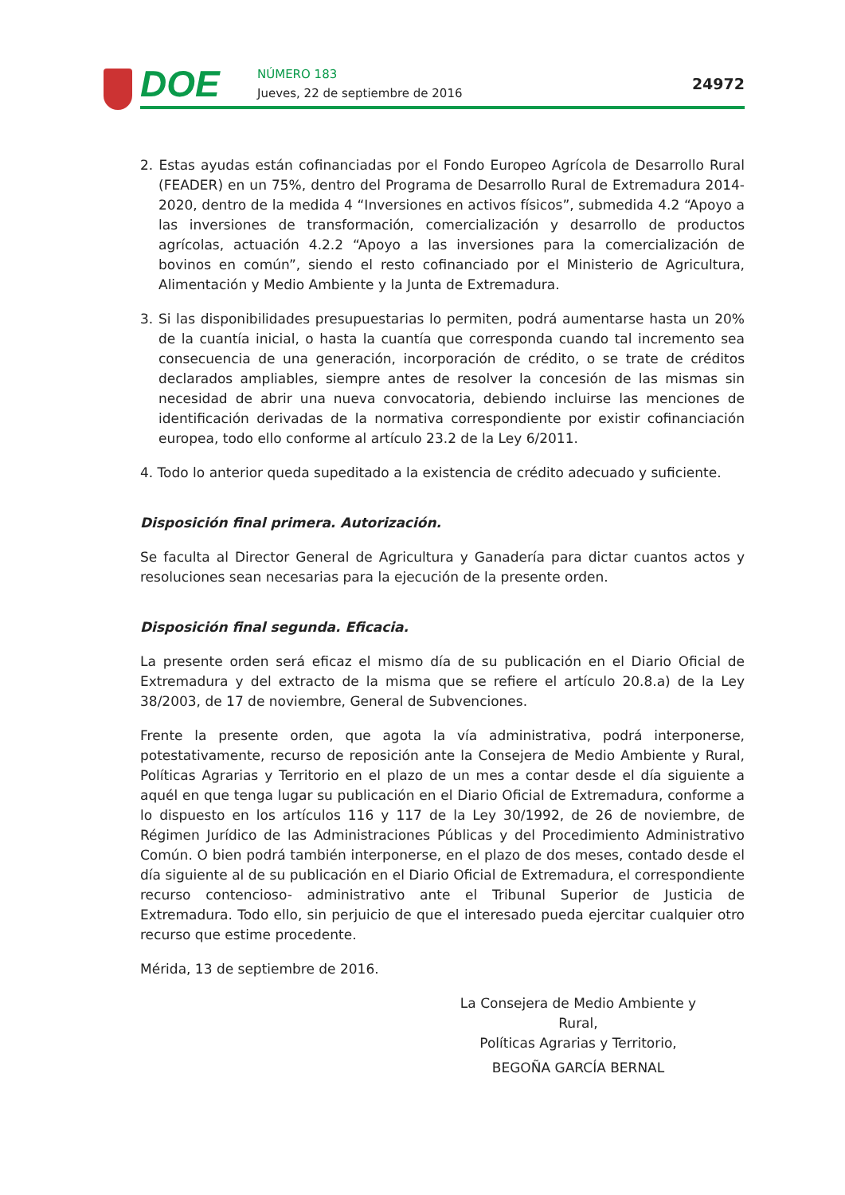DOE NÚMERO 183
Jueves, 22 de septiembre de 2016
24972
2. Estas ayudas están cofinanciadas por el Fondo Europeo Agrícola de Desarrollo Rural (FEADER) en un 75%, dentro del Programa de Desarrollo Rural de Extremadura 2014-2020, dentro de la medida 4 “Inversiones en activos físicos”, submedida 4.2 “Apoyo a las inversiones de transformación, comercialización y desarrollo de productos agrícolas, actuación 4.2.2 “Apoyo a las inversiones para la comercialización de bovinos en común”, siendo el resto cofinanciado por el Ministerio de Agricultura, Alimentación y Medio Ambiente y la Junta de Extremadura.
3. Si las disponibilidades presupuestarias lo permiten, podrá aumentarse hasta un 20% de la cuantía inicial, o hasta la cuantía que corresponda cuando tal incremento sea consecuencia de una generación, incorporación de crédito, o se trate de créditos declarados ampliables, siempre antes de resolver la concesión de las mismas sin necesidad de abrir una nueva convocatoria, debiendo incluirse las menciones de identificación derivadas de la normativa correspondiente por existir cofinanciación europea, todo ello conforme al artículo 23.2 de la Ley 6/2011.
4. Todo lo anterior queda supeditado a la existencia de crédito adecuado y suficiente.
Disposición final primera. Autorización.
Se faculta al Director General de Agricultura y Ganadería para dictar cuantos actos y resoluciones sean necesarias para la ejecución de la presente orden.
Disposición final segunda. Eficacia.
La presente orden será eficaz el mismo día de su publicación en el Diario Oficial de Extremadura y del extracto de la misma que se refiere el artículo 20.8.a) de la Ley 38/2003, de 17 de noviembre, General de Subvenciones.
Frente la presente orden, que agota la vía administrativa, podrá interponerse, potestativamente, recurso de reposición ante la Consejera de Medio Ambiente y Rural, Políticas Agrarias y Territorio en el plazo de un mes a contar desde el día siguiente a aquél en que tenga lugar su publicación en el Diario Oficial de Extremadura, conforme a lo dispuesto en los artículos 116 y 117 de la Ley 30/1992, de 26 de noviembre, de Régimen Jurídico de las Administraciones Públicas y del Procedimiento Administrativo Común. O bien podrá también interponerse, en el plazo de dos meses, contado desde el día siguiente al de su publicación en el Diario Oficial de Extremadura, el correspondiente recurso contencioso- administrativo ante el Tribunal Superior de Justicia de Extremadura. Todo ello, sin perjuicio de que el interesado pueda ejercitar cualquier otro recurso que estime procedente.
Mérida, 13 de septiembre de 2016.
La Consejera de Medio Ambiente y Rural,
Políticas Agrarias y Territorio,
BEGOÑA GARCÍA BERNAL